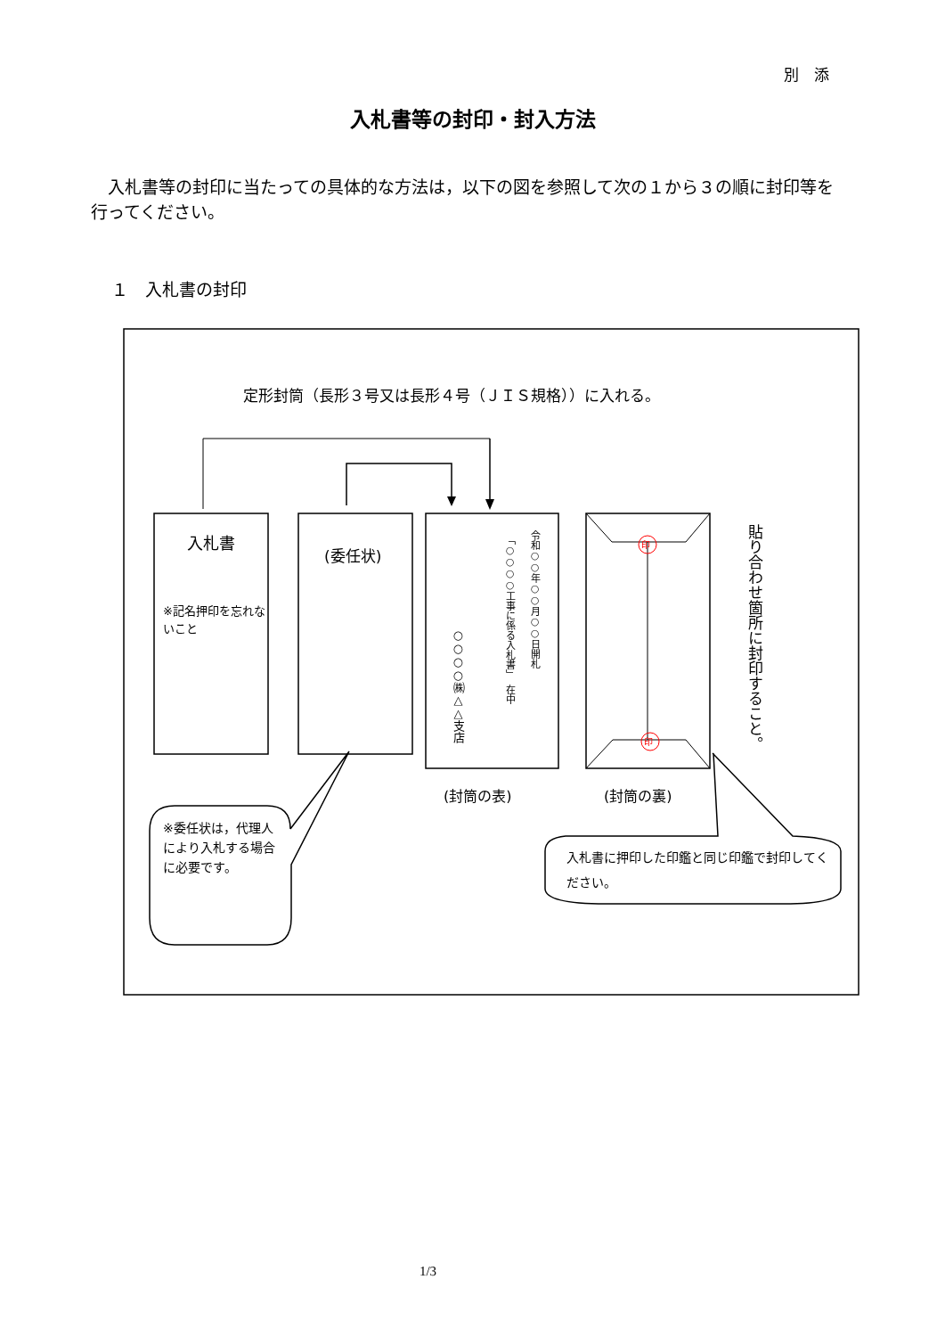別　添
入札書等の封印・封入方法
　入札書等の封印に当たっての具体的な方法は，以下の図を参照して次の１から３の順に封印等を行ってください。
１　入札書の封印
定形封筒（長形３号又は長形４号（ＪＩＳ規格））に入れる。
入札書
※記名押印を忘れないこと
(委任状)
令和○○年○○月○○日開札
「○○○○工事に係る入札書」　在中
○○○○㈱△△支店
印
印
貼り合わせ箇所に封印すること。
(封筒の表) (封筒の裏)
※委任状は，代理人により入札する場合に必要です。
入札書に押印した印鑑と同じ印鑑で封印してください。
1/3